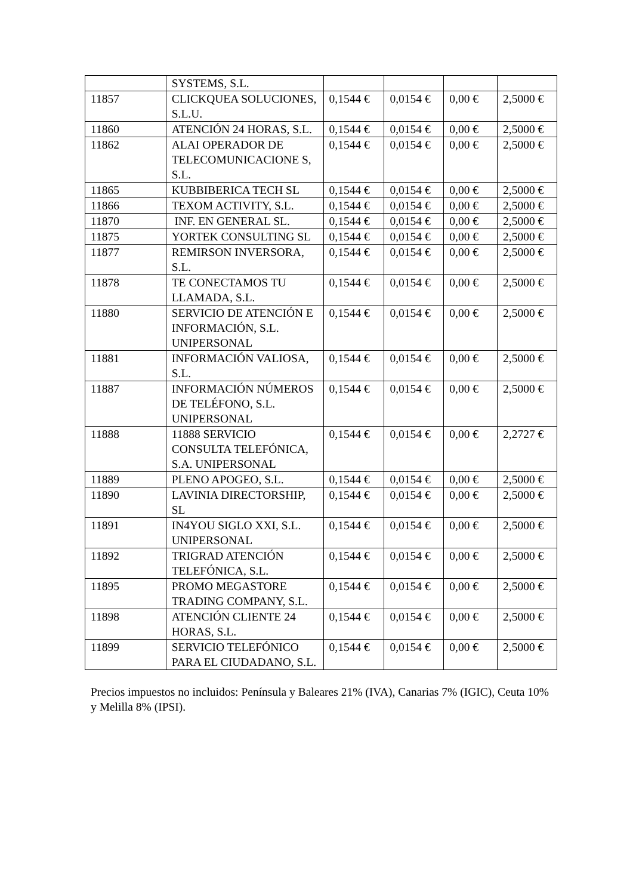| | SYSTEMS, S.L. | | | | |
| 11857 | CLICKQUEA SOLUCIONES, S.L.U. | 0,1544 € | 0,0154 € | 0,00 € | 2,5000 € |
| 11860 | ATENCIÓN 24 HORAS, S.L. | 0,1544 € | 0,0154 € | 0,00 € | 2,5000 € |
| 11862 | ALAI OPERADOR DE TELECOMUNICACIONE S, S.L. | 0,1544 € | 0,0154 € | 0,00 € | 2,5000 € |
| 11865 | KUBBIBERICA TECH SL | 0,1544 € | 0,0154 € | 0,00 € | 2,5000 € |
| 11866 | TEXOM ACTIVITY, S.L. | 0,1544 € | 0,0154 € | 0,00 € | 2,5000 € |
| 11870 | INF. EN GENERAL SL. | 0,1544 € | 0,0154 € | 0,00 € | 2,5000 € |
| 11875 | YORTEK CONSULTING SL | 0,1544 € | 0,0154 € | 0,00 € | 2,5000 € |
| 11877 | REMIRSON INVERSORA, S.L. | 0,1544 € | 0,0154 € | 0,00 € | 2,5000 € |
| 11878 | TE CONECTAMOS TU LLAMADA, S.L. | 0,1544 € | 0,0154 € | 0,00 € | 2,5000 € |
| 11880 | SERVICIO DE ATENCIÓN E INFORMACIÓN, S.L. UNIPERSONAL | 0,1544 € | 0,0154 € | 0,00 € | 2,5000 € |
| 11881 | INFORMACIÓN VALIOSA, S.L. | 0,1544 € | 0,0154 € | 0,00 € | 2,5000 € |
| 11887 | INFORMACIÓN NÚMEROS DE TELÉFONO, S.L. UNIPERSONAL | 0,1544 € | 0,0154 € | 0,00 € | 2,5000 € |
| 11888 | 11888 SERVICIO CONSULTA TELEFÓNICA, S.A. UNIPERSONAL | 0,1544 € | 0,0154 € | 0,00 € | 2,2727 € |
| 11889 | PLENO APOGEO, S.L. | 0,1544 € | 0,0154 € | 0,00 € | 2,5000 € |
| 11890 | LAVINIA DIRECTORSHIP, SL | 0,1544 € | 0,0154 € | 0,00 € | 2,5000 € |
| 11891 | IN4YOU SIGLO XXI, S.L. UNIPERSONAL | 0,1544 € | 0,0154 € | 0,00 € | 2,5000 € |
| 11892 | TRIGRAD ATENCIÓN TELEFÓNICA, S.L. | 0,1544 € | 0,0154 € | 0,00 € | 2,5000 € |
| 11895 | PROMO MEGASTORE TRADING COMPANY, S.L. | 0,1544 € | 0,0154 € | 0,00 € | 2,5000 € |
| 11898 | ATENCIÓN CLIENTE 24 HORAS, S.L. | 0,1544 € | 0,0154 € | 0,00 € | 2,5000 € |
| 11899 | SERVICIO TELEFÓNICO PARA EL CIUDADANO, S.L. | 0,1544 € | 0,0154 € | 0,00 € | 2,5000 € |
Precios impuestos no incluidos: Península y Baleares 21% (IVA), Canarias 7% (IGIC), Ceuta 10% y Melilla 8% (IPSI).